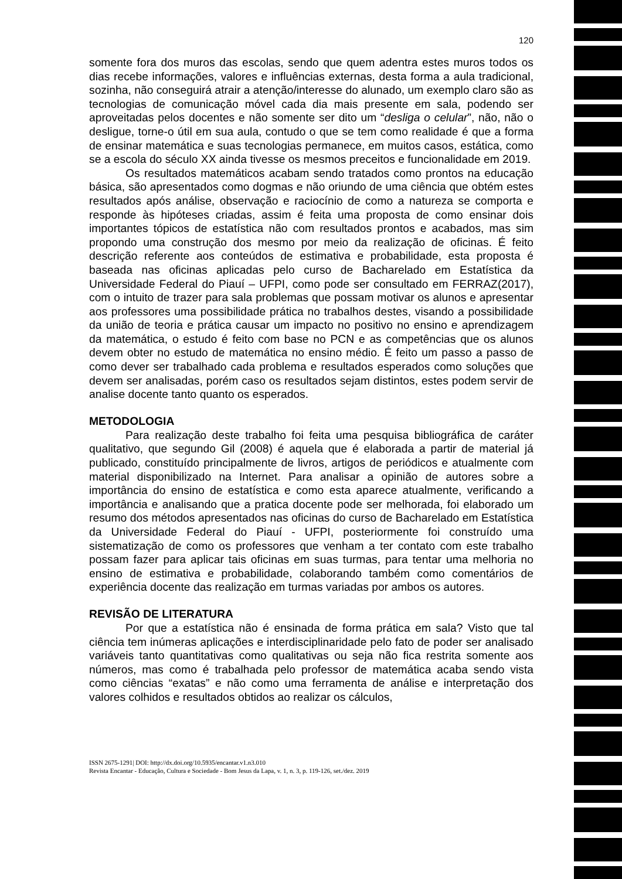120
somente fora dos muros das escolas, sendo que quem adentra estes muros todos os dias recebe informações, valores e influências externas, desta forma a aula tradicional, sozinha, não conseguirá atrair a atenção/interesse do alunado, um exemplo claro são as tecnologias de comunicação móvel cada dia mais presente em sala, podendo ser aproveitadas pelos docentes e não somente ser dito um “desliga o celular”, não, não o desligue, torne-o útil em sua aula, contudo o que se tem como realidade é que a forma de ensinar matemática e suas tecnologias permanece, em muitos casos, estática, como se a escola do século XX ainda tivesse os mesmos preceitos e funcionalidade em 2019.
Os resultados matemáticos acabam sendo tratados como prontos na educação básica, são apresentados como dogmas e não oriundo de uma ciência que obtém estes resultados após análise, observação e raciocínio de como a natureza se comporta e responde às hipóteses criadas, assim é feita uma proposta de como ensinar dois importantes tópicos de estatística não com resultados prontos e acabados, mas sim propondo uma construção dos mesmo por meio da realização de oficinas. É feito descrição referente aos conteúdos de estimativa e probabilidade, esta proposta é baseada nas oficinas aplicadas pelo curso de Bacharelado em Estatística da Universidade Federal do Piauí – UFPI, como pode ser consultado em FERRAZ(2017), com o intuito de trazer para sala problemas que possam motivar os alunos e apresentar aos professores uma possibilidade prática no trabalhos destes, visando a possibilidade da união de teoria e prática causar um impacto no positivo no ensino e aprendizagem da matemática, o estudo é feito com base no PCN e as competências que os alunos devem obter no estudo de matemática no ensino médio. É feito um passo a passo de como dever ser trabalhado cada problema e resultados esperados como soluções que devem ser analisadas, porém caso os resultados sejam distintos, estes podem servir de analise docente tanto quanto os esperados.
METODOLOGIA
Para realização deste trabalho foi feita uma pesquisa bibliográfica de caráter qualitativo, que segundo Gil (2008) é aquela que é elaborada a partir de material já publicado, constituído principalmente de livros, artigos de periódicos e atualmente com material disponibilizado na Internet. Para analisar a opinião de autores sobre a importância do ensino de estatística e como esta aparece atualmente, verificando a importância e analisando que a pratica docente pode ser melhorada, foi elaborado um resumo dos métodos apresentados nas oficinas do curso de Bacharelado em Estatística da Universidade Federal do Piauí - UFPI, posteriormente foi construído uma sistematização de como os professores que venham a ter contato com este trabalho possam fazer para aplicar tais oficinas em suas turmas, para tentar uma melhoria no ensino de estimativa e probabilidade, colaborando também como comentários de experiência docente das realização em turmas variadas por ambos os autores.
REVISÃO DE LITERATURA
Por que a estatística não é ensinada de forma prática em sala? Visto que tal ciência tem inúmeras aplicações e interdisciplinaridade pelo fato de poder ser analisado variáveis tanto quantitativas como qualitativas ou seja não fica restrita somente aos números, mas como é trabalhada pelo professor de matemática acaba sendo vista como ciências “exatas” e não como uma ferramenta de análise e interpretação dos valores colhidos e resultados obtidos ao realizar os cálculos,
ISSN 2675-1291| DOI: http://dx.doi.org/10.5935/encantar.v1.n3.010
Revista Encantar - Educação, Cultura e Sociedade - Bom Jesus da Lapa, v. 1, n. 3, p. 119-126, set./dez. 2019